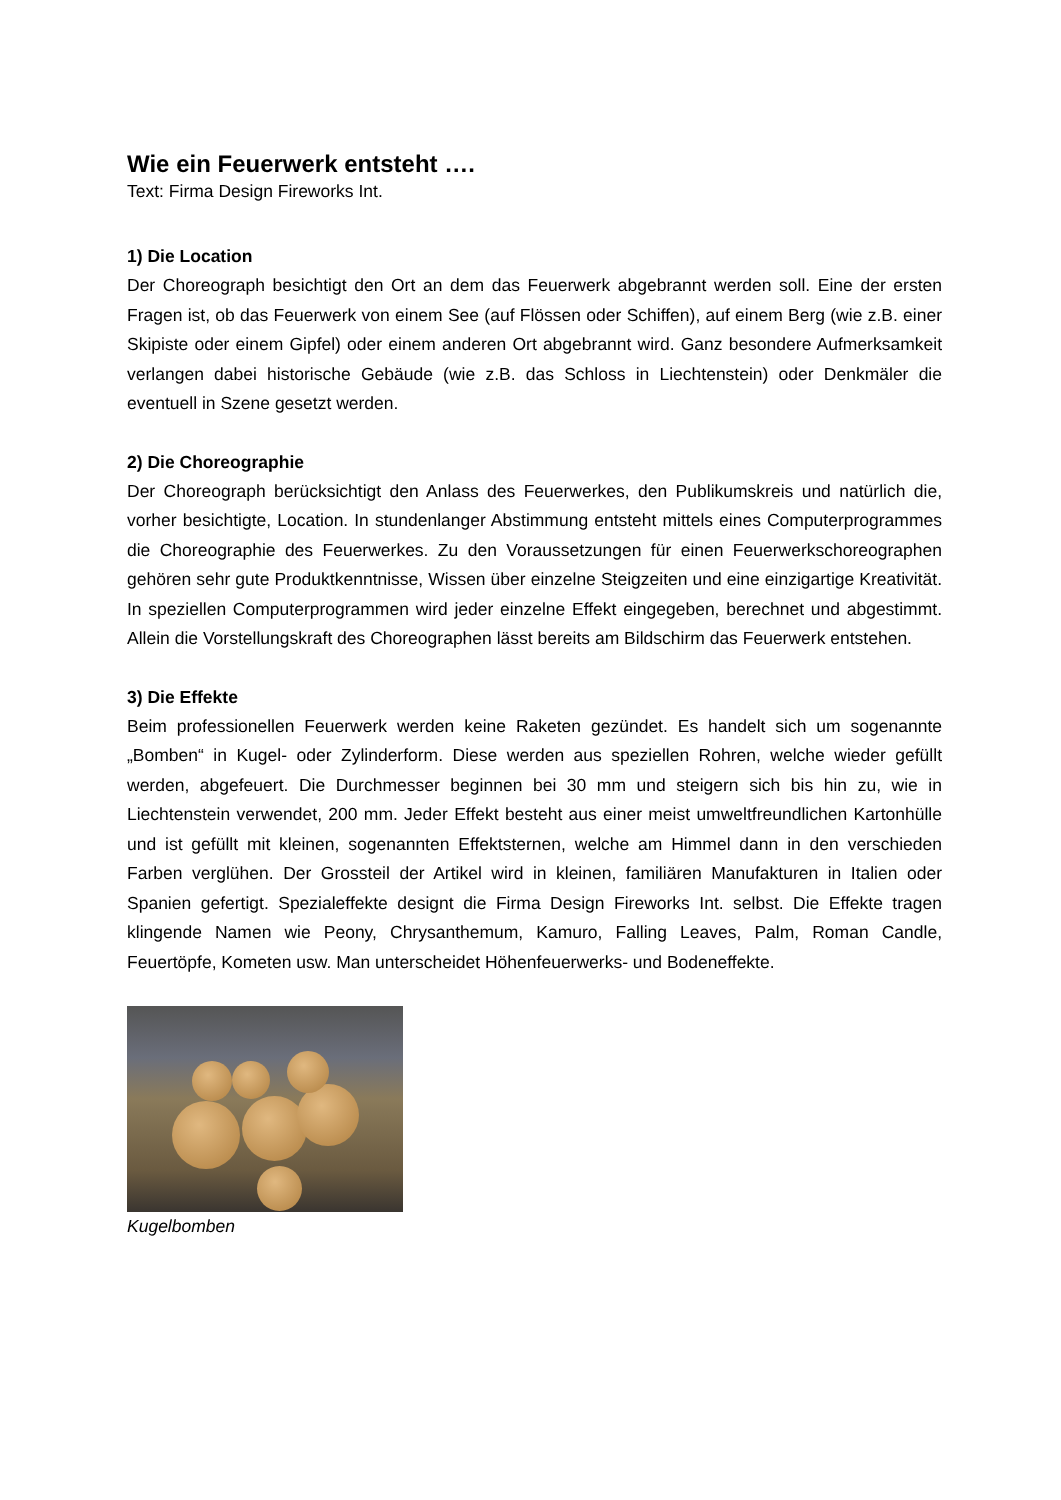Wie ein Feuerwerk entsteht ….
Text: Firma Design Fireworks Int.
1) Die Location
Der Choreograph besichtigt den Ort an dem das Feuerwerk abgebrannt werden soll. Eine der ersten Fragen ist, ob das Feuerwerk von einem See (auf Flössen oder Schiffen), auf einem Berg (wie z.B. einer Skipiste oder einem Gipfel) oder einem anderen Ort abgebrannt wird. Ganz besondere Aufmerksamkeit verlangen dabei historische Gebäude (wie z.B. das Schloss in Liechtenstein) oder Denkmäler die eventuell in Szene gesetzt werden.
2) Die Choreographie
Der Choreograph berücksichtigt den Anlass des Feuerwerkes, den Publikumskreis und natürlich die, vorher besichtigte, Location. In stundenlanger Abstimmung entsteht mittels eines Computerprogrammes die Choreographie des Feuerwerkes. Zu den Voraussetzungen für einen Feuerwerkschoreographen gehören sehr gute Produktkenntnisse, Wissen über einzelne Steigzeiten und eine einzigartige Kreativität. In speziellen Computerprogrammen wird jeder einzelne Effekt eingegeben, berechnet und abgestimmt. Allein die Vorstellungskraft des Choreographen lässt bereits am Bildschirm das Feuerwerk entstehen.
3) Die Effekte
Beim professionellen Feuerwerk werden keine Raketen gezündet. Es handelt sich um sogenannte „Bomben“ in Kugel- oder Zylinderform. Diese werden aus speziellen Rohren, welche wieder gefüllt werden, abgefeuert. Die Durchmesser beginnen bei 30 mm und steigern sich bis hin zu, wie in Liechtenstein verwendet, 200 mm. Jeder Effekt besteht aus einer meist umweltfreundlichen Kartonhülle und ist gefüllt mit kleinen, sogenannten Effektsternen, welche am Himmel dann in den verschieden Farben verglühen. Der Grossteil der Artikel wird in kleinen, familiären Manufakturen in Italien oder Spanien gefertigt. Spezialeffekte designt die Firma Design Fireworks Int. selbst. Die Effekte tragen klingende Namen wie Peony, Chrysanthemum, Kamuro, Falling Leaves, Palm, Roman Candle, Feuertöpfe, Kometen usw. Man unterscheidet Höhenfeuerwerks- und Bodeneffekte.
Kugelbomben